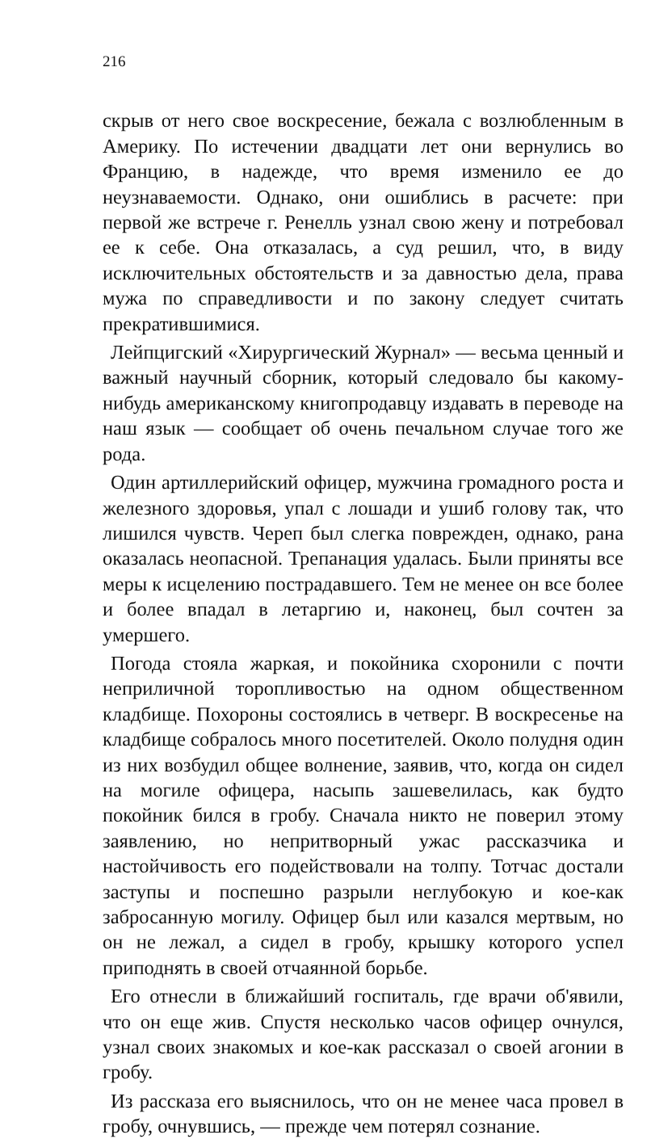216
скрыв от него свое воскресение, бежала с возлюбленным в Америку. По истечении двадцати лет они вернулись во Францию, в надежде, что время изменило ее до неузнаваемости. Однако, они ошиблись в расчете: при первой же встрече г. Ренелль узнал свою жену и потребовал ее к себе. Она отказалась, а суд решил, что, в виду исключительных обстоятельств и за давностью дела, права мужа по справедливости и по закону следует считать прекратившимися.
Лейпцигский «Хирургический Журнал» — весьма ценный и важный научный сборник, который следовало бы какому-нибудь американскому книгопродавцу издавать в переводе на наш язык — сообщает об очень печальном случае того же рода.
Один артиллерийский офицер, мужчина громадного роста и железного здоровья, упал с лошади и ушиб голову так, что лишился чувств. Череп был слегка поврежден, однако, рана оказалась неопасной. Трепанация удалась. Были приняты все меры к исцелению пострадавшего. Тем не менее он все более и более впадал в летаргию и, наконец, был сочтен за умершего.
Погода стояла жаркая, и покойника схоронили с почти неприличной торопливостью на одном общественном кладбище. Похороны состоялись в четверг. В воскресенье на кладбище собралось много посетителей. Около полудня один из них возбудил общее волнение, заявив, что, когда он сидел на могиле офицера, насыпь зашевелилась, как будто покойник бился в гробу. Сначала никто не поверил этому заявлению, но непритворный ужас рассказчика и настойчивость его подействовали на толпу. Тотчас достали заступы и поспешно разрыли неглубокую и кое-как забросанную могилу. Офицер был или казался мертвым, но он не лежал, а сидел в гробу, крышку которого успел приподнять в своей отчаянной борьбе.
Его отнесли в ближайший госпиталь, где врачи об'явили, что он еще жив. Спустя несколько часов офицер очнулся, узнал своих знакомых и кое-как рассказал о своей агонии в гробу.
Из рассказа его выяснилось, что он не менее часа провел в гробу, очнувшись, — прежде чем потерял сознание.